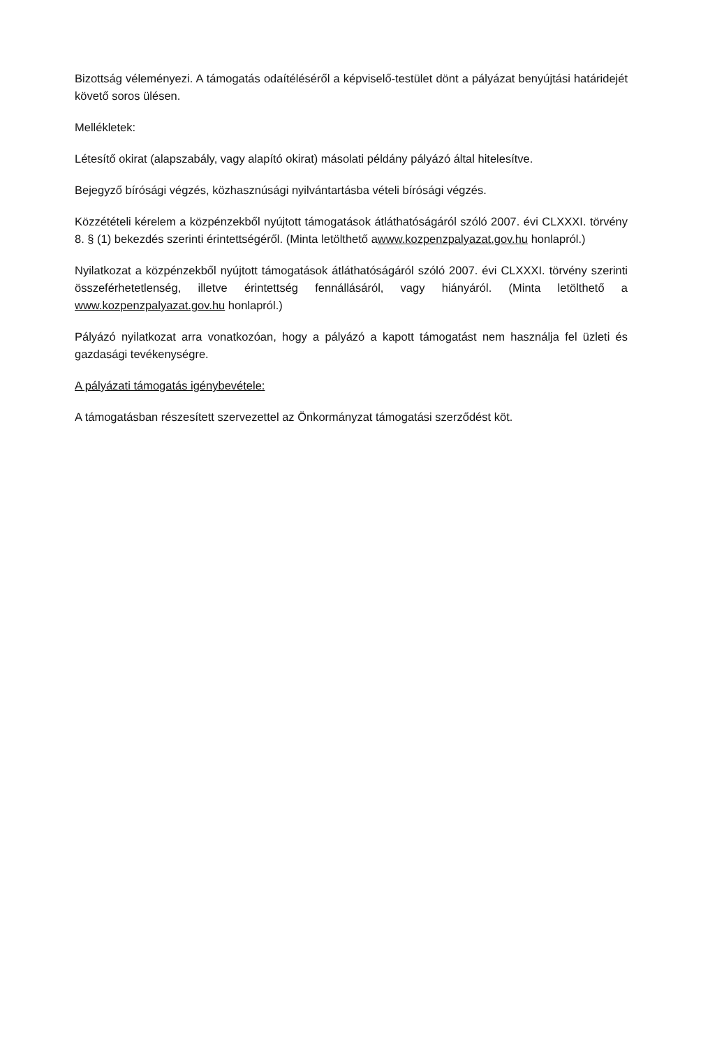Bizottság véleményezi. A támogatás odaítéléséről a képviselő-testület dönt a pályázat benyújtási határidejét követő soros ülésen.
Mellékletek:
Létesítő okirat (alapszabály, vagy alapító okirat) másolati példány pályázó által hitelesítve.
Bejegyző bírósági végzés, közhasznúsági nyilvántartásba vételi bírósági végzés.
Közzétételi kérelem a közpénzekből nyújtott támogatások átláthatóságáról szóló 2007. évi CLXXXI. törvény 8. § (1) bekezdés szerinti érintettségéről. (Minta letölthető awww.kozpenzpalyazat.gov.hu honlapról.)
Nyilatkozat a közpénzekből nyújtott támogatások átláthatóságáról szóló 2007. évi CLXXXI. törvény szerinti összeférhetetlenség, illetve érintettség fennállásáról, vagy hiányáról. (Minta letölthető a www.kozpenzpalyazat.gov.hu honlapról.)
Pályázó nyilatkozat arra vonatkozóan, hogy a pályázó a kapott támogatást nem használja fel üzleti és gazdasági tevékenységre.
A pályázati támogatás igénybevétele:
A támogatásban részesített szervezettel az Önkormányzat támogatási szerződést köt.